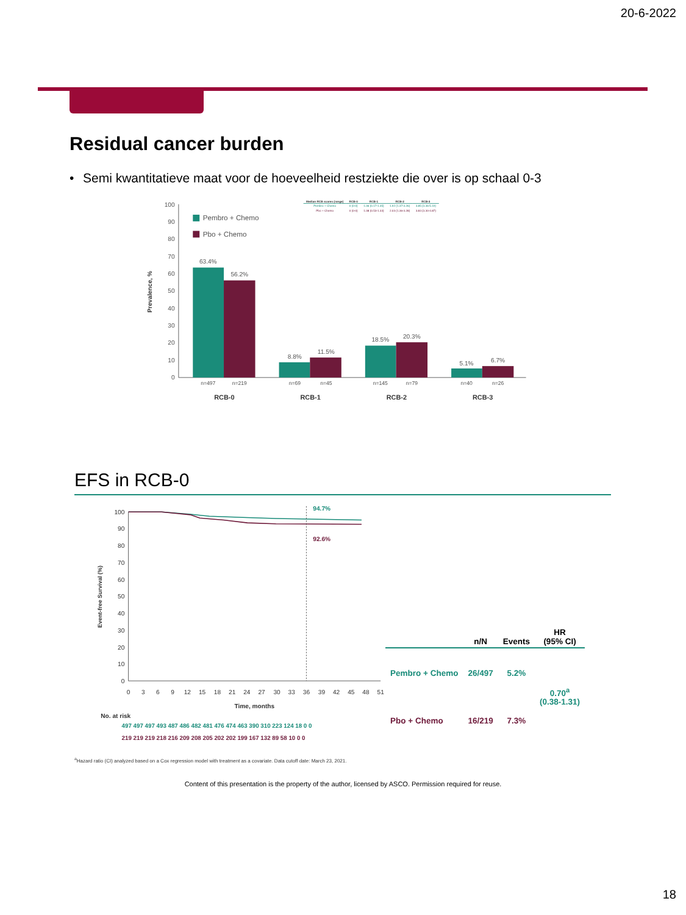20-6-2022
Residual cancer burden
• Semi kwantitatieve maat voor de hoeveelheid restziekte die over is op schaal 0-3
100
90
80
70
60
50
40
30
20
10
0
Prevalence, %
Pembro + Chemo
Pbo + Chemo
63.4%
56.2%
8.8%
11.5%
18.5%
20.3%
5.1%
6.7%
n=497
n=219
n=69
n=45
n=145
n=79
n=40
n=26
RCB-0
RCB-1
RCB-2
RCB-3
| Median RCB scores (range) | RCB-0 | RCB-1 | RCB-2 | RCB-3 |
| --- | --- | --- | --- | --- |
| Pembro + Chemo | 0 (0-0) | 1.06 (0.17-1.35) | 1.92 (1.37-3.26) | 3.85 (3.36-5.19) |
| Pbo + Chemo | 0 (0-0) | 1.08 (0.53-1.33) | 2.03 (1.36-3.28) | 3.83 (3.30-4.87) |
EFS in RCB-0
100
90
80
70
60
50
40
30
20
10
0
Event-free Survival (%)
94.7%
92.6%
0
3
6
9
12
15
18
21
24
27
30
33
36
39
42
45
48
51
Time, months
No. at risk
497 497 497 493 487 486 482 481 476 474 463 390 310 223 124 18 0 0
219 219 219 218 216 209 208 205 202 202 199 167 132 89 58 10 0 0
| | n/N | Events | HR (95% CI) |
| --- | --- | --- | --- |
| Pembro + Chemo | 26/497 | 5.2% | 0.70<sup>a</sup> (0.38-1.31) |
| Pbo + Chemo | 16/219 | 7.3% | |
<sup>a</sup> Hazard ratio (CI) analyzed based on a Cox regression model with treatment as a covariate. Data cutoff date: March 23, 2021.
Content of this presentation is the property of the author, licensed by ASCO. Permission required for reuse.
18